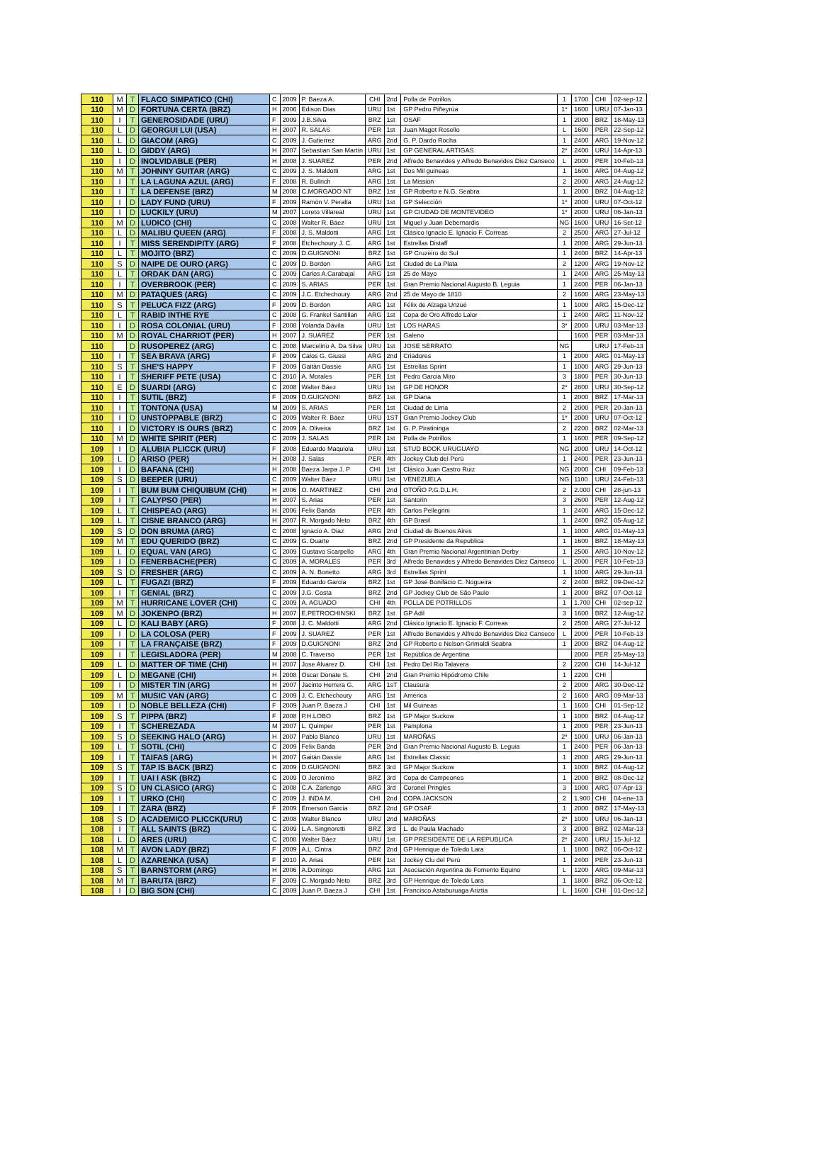| 110 | M | T | FLACO SIMPATICO (CHI) | C | 2009 | P. Baeza A. | CHI | 2nd | Polla de Potrillos | 1 | 1700 | CHI | 02-sep-12 |
| 110 | M | D | FORTUNA CERTA (BRZ) | H | 2006 | Edison Dias | URU | 1st | GP Pedro Piñeyrúa | 1* | 1600 | URU | 07-Jan-13 |
| 110 | I | T | GENEROSIDADE (URU) | F | 2009 | J.B.Silva | BRZ | 1st | OSAF | 1 | 2000 | BRZ | 18-May-13 |
| 110 | L | D | GEORGUI LUI (USA) | H | 2007 | R. SALAS | PER | 1st | Juan Magot Rosello | L | 1600 | PER | 22-Sep-12 |
| 110 | L | D | GIACOM (ARG) | C | 2009 | J. Gutierrez | ARG | 2nd | G. P. Dardo Rocha | 1 | 2400 | ARG | 19-Nov-12 |
| 110 | L | D | GIDDY (ARG) | H | 2007 | Sebastian San Martín | URU | 1st | GP GENERAL ARTIGAS | 2* | 2400 | URU | 14-Apr-13 |
| 110 | I | D | INOLVIDABLE (PER) | H | 2008 | J. SUAREZ | PER | 2nd | Alfredo Benavides y Alfredo Benavides Diez Canseco | L | 2000 | PER | 10-Feb-13 |
| 110 | M | T | JOHNNY GUITAR (ARG) | C | 2009 | J. S. Maldotti | ARG | 1st | Dos Mil guineas | 1 | 1600 | ARG | 04-Aug-12 |
| 110 | I | T | LA LAGUNA AZUL (ARG) | F | 2008 | R. Bullrich | ARG | 1st | La Mission | 2 | 2000 | ARG | 24-Aug-12 |
| 110 | I | T | LA DEFENSE (BRZ) | M | 2008 | C.MORGADO NT | BRZ | 1st | GP Roberto e N.G. Seabra | 1 | 2000 | BRZ | 04-Aug-12 |
| 110 | I | D | LADY FUND (URU) | F | 2009 | Ramón V. Peralta | URU | 1st | GP Selección | 1* | 2000 | URU | 07-Oct-12 |
| 110 | I | D | LUCKILY (URU) | M | 2007 | Loreto Villareal | URU | 1st | GP CIUDAD DE MONTEVIDEO | 1* | 2000 | URU | 06-Jan-13 |
| 110 | M | D | LUDICO (CHI) | C | 2008 | Walter R. Báez | URU | 1st | Miguel y Juan Debernardis | NG | 1600 | URU | 16-Set-12 |
| 110 | L | D | MALIBU QUEEN (ARG) | F | 2008 | J. S. Maldotti | ARG | 1st | Clásico Ignacio E. Ignacio F. Correas | 2 | 2500 | ARG | 27-Jul-12 |
| 110 | I | T | MISS SERENDIPITY (ARG) | F | 2008 | Etchechoury J. C. | ARG | 1st | Estrellas Distaff | 1 | 2000 | ARG | 29-Jun-13 |
| 110 | L | T | MOJITO (BRZ) | C | 2009 | D.GUIGNONI | BRZ | 1st | GP Cruzeiro do Sul | 1 | 2400 | BRZ | 14-Apr-13 |
| 110 | S | D | NAIPE DE OURO (ARG) | C | 2009 | D. Bordon | ARG | 1st | Ciudad de La Plata | 2 | 1200 | ARG | 19-Nov-12 |
| 110 | L | T | ORDAK DAN (ARG) | C | 2009 | Carlos A.Carabajal | ARG | 1st | 25 de Mayo | 1 | 2400 | ARG | 25-May-13 |
| 110 | I | T | OVERBROOK (PER) | C | 2009 | S. ARIAS | PER | 1st | Gran Premio Nacional Augusto B. Leguia | 1 | 2400 | PER | 06-Jan-13 |
| 110 | M | D | PATAQUES (ARG) | C | 2009 | J.C. Etchechoury | ARG | 2nd | 25 de Mayo de 1810 | 2 | 1600 | ARG | 23-May-13 |
| 110 | S | T | PELUCA FIZZ (ARG) | F | 2009 | D. Bordon | ARG | 1st | Félix de Alzaga Unzué | 1 | 1000 | ARG | 15-Dec-12 |
| 110 | L | T | RABID INTHE RYE | C | 2008 | G. Frankel Santillan | ARG | 1st | Copa de Oro Alfredo Lalor | 1 | 2400 | ARG | 11-Nov-12 |
| 110 | I | D | ROSA COLONIAL (URU) | F | 2008 | Yolanda Dávila | URU | 1st | LOS HARAS | 3* | 2000 | URU | 03-Mar-13 |
| 110 | M | D | ROYAL CHARRIOT (PER) | H | 2007 | J. SUAREZ | PER | 1st | Galeno | | 1600 | PER | 03-Mar-13 |
| 110 | | D | RUSOPEREZ (ARG) | C | 2008 | Marcelino A. Da Silva | URU | 1st | JOSE SERRATO | NG | | URU | 17-Feb-13 |
| 110 | I | T | SEA BRAVA (ARG) | F | 2009 | Calos G. Giussi | ARG | 2nd | Criadores | 1 | 2000 | ARG | 01-May-13 |
| 110 | S | T | SHE'S HAPPY | F | 2009 | Gaitán Dassie | ARG | 1st | Estrellas Sprint | 1 | 1000 | ARG | 29-Jun-13 |
| 110 | I | T | SHERIFF PETE (USA) | C | 2010 | A. Morales | PER | 1st | Pedro Garcia Miro | 3 | 1800 | PER | 30-Jun-13 |
| 110 | E | D | SUARDI (ARG) | C | 2008 | Walter Báez | URU | 1st | GP DE HONOR | 2* | 2800 | URU | 30-Sep-12 |
| 110 | I | T | SUTIL (BRZ) | F | 2009 | D.GUIGNONI | BRZ | 1st | GP Diana | 1 | 2000 | BRZ | 17-Mar-13 |
| 110 | I | T | TONTONA (USA) | M | 2009 | S. ARIAS | PER | 1st | Ciudad de Lima | 2 | 2000 | PER | 20-Jan-13 |
| 110 | I | D | UNSTOPPABLE (BRZ) | C | 2009 | Walter R. Báez | URU | 1ST | Gran Premio Jockey Club | 1* | 2000 | URU | 07-Oct-12 |
| 110 | I | D | VICTORY IS OURS (BRZ) | C | 2009 | A. Oliveira | BRZ | 1st | G. P. Piratininga | 2 | 2200 | BRZ | 02-Mar-13 |
| 110 | M | D | WHITE SPIRIT (PER) | C | 2009 | J. SALAS | PER | 1st | Polla de Potrillos | 1 | 1600 | PER | 09-Sep-12 |
| 109 | I | D | ALUBIA PLICCK (URU) | F | 2008 | Eduardo Maquiola | URU | 1st | STUD BOOK URUGUAYO | NG | 2000 | URU | 14-Oct-12 |
| 109 | L | D | ARISO (PER) | H | 2008 | J. Salas | PER | 4th | Jockey Club del Perú | 1 | 2400 | PER | 23-Jun-13 |
| 109 | I | D | BAFANA (CHI) | H | 2008 | Baeza Jarpa J. P | CHI | 1st | Clásico Juan Castro Ruiz | NG | 2000 | CHI | 09-Feb-13 |
| 109 | S | D | BEEPER (URU) | C | 2009 | Walter Báez | URU | 1st | VENEZUELA | NG | 1100 | URU | 24-Feb-13 |
| 109 | I | T | BUM BUM CHIQUIBUM (CHI) | H | 2006 | O. MARTINEZ | CHI | 2nd | OTOÑO P.G.D.L.H. | 2 | 2.000 | CHI | 28-jun-13 |
| 109 | I | T | CALYPSO (PER) | H | 2007 | S. Arias | PER | 1st | Santorin | 3 | 2600 | PER | 12-Aug-12 |
| 109 | L | T | CHISPEAO (ARG) | H | 2006 | Felix Banda | PER | 4th | Carlos Pellegrini | 1 | 2400 | ARG | 15-Dec-12 |
| 109 | L | T | CISNE BRANCO (ARG) | H | 2007 | R. Morgado Neto | BRZ | 4th | GP Brasil | 1 | 2400 | BRZ | 05-Aug-12 |
| 109 | S | D | DON BRUMA (ARG) | C | 2008 | Ignacio A. Diaz | ARG | 2nd | Ciudad de Buenos Aires | 1 | 1000 | ARG | 01-May-13 |
| 109 | M | T | EDU QUERIDO (BRZ) | C | 2009 | G. Duarte | BRZ | 2nd | GP Presidente da Republica | 1 | 1600 | BRZ | 18-May-13 |
| 109 | L | D | EQUAL VAN (ARG) | C | 2009 | Gustavo Scarpello | ARG | 4th | Gran Premio Nacional Argentinian Derby | 1 | 2500 | ARG | 10-Nov-12 |
| 109 | I | D | FENERBACHE(PER) | C | 2009 | A. MORALES | PER | 3rd | Alfredo Benavides y Alfredo Benavides Diez Canseco | L | 2000 | PER | 10-Feb-13 |
| 109 | S | D | FRESHER (ARG) | C | 2009 | A. N. Bonetto | ARG | 3rd | Estrellas Sprint | 1 | 1000 | ARG | 29-Jun-13 |
| 109 | L | T | FUGAZI (BRZ) | F | 2009 | Eduardo Garcia | BRZ | 1st | GP José Bonifácio C. Nogueira | 2 | 2400 | BRZ | 09-Dec-12 |
| 109 | I | T | GENIAL (BRZ) | C | 2009 | J.G. Costa | BRZ | 2nd | GP Jockey Club de São Paulo | 1 | 2000 | BRZ | 07-Oct-12 |
| 109 | M | T | HURRICANE LOVER (CHI) | C | 2009 | A. AGUADO | CHI | 4th | POLLA DE POTRILLOS | 1 | 1.700 | CHI | 02-sep-12 |
| 109 | M | D | JOKENPO (BRZ) | H | 2007 | E.PETROCHINSKI | BRZ | 1st | GP Adil | 3 | 1600 | BRZ | 12-Aug-12 |
| 109 | L | D | KALI BABY (ARG) | F | 2008 | J. C. Maldotti | ARG | 2nd | Clásico Ignacio E. Ignacio F. Correas | 2 | 2500 | ARG | 27-Jul-12 |
| 109 | I | D | LA COLOSA (PER) | F | 2009 | J. SUAREZ | PER | 1st | Alfredo Benavides y Alfredo Benavides Diez Canseco | L | 2000 | PER | 10-Feb-13 |
| 109 | I | T | LA FRANÇAISE (BRZ) | F | 2009 | D.GUIGNONI | BRZ | 2nd | GP Roberto e Nelson Grimaldi Seabra | 1 | 2000 | BRZ | 04-Aug-12 |
| 109 | I | T | LEGISLADORA (PER) | M | 2008 | C. Traverso | PER | 1st | República de Argentina | | 2000 | PER | 25-May-13 |
| 109 | L | D | MATTER OF TIME (CHI) | H | 2007 | Jose Alvarez D. | CHI | 1st | Pedro Del Rio Talavera | 2 | 2200 | CHI | 14-Jul-12 |
| 109 | L | D | MEGANE (CHI) | H | 2008 | Oscar Donate S. | CHI | 2nd | Gran Premio Hipódromo Chile | 1 | 2200 | CHI | |
| 109 | I | D | MISTER TIN (ARG) | H | 2007 | Jacinto Herrera G. | ARG | 1sT | Clausura | 2 | 2000 | ARG | 30-Dec-12 |
| 109 | M | T | MUSIC VAN (ARG) | C | 2009 | J. C. Etchechoury | ARG | 1st | América | 2 | 1600 | ARG | 09-Mar-13 |
| 109 | I | D | NOBLE BELLEZA (CHI) | F | 2009 | Juan P. Baeza J | CHI | 1st | Mil Guineas | 1 | 1600 | CHI | 01-Sep-12 |
| 109 | S | T | PIPPA (BRZ) | F | 2008 | P.H.LOBO | BRZ | 1st | GP Major Suckow | 1 | 1000 | BRZ | 04-Aug-12 |
| 109 | I | T | SCHEREZADA | M | 2007 | L. Quimper | PER | 1st | Pamplona | 1 | 2000 | PER | 23-Jun-13 |
| 109 | S | D | SEEKING HALO (ARG) | H | 2007 | Pablo Blanco | URU | 1st | MAROÑAS | 2* | 1000 | URU | 06-Jan-13 |
| 109 | L | T | SOTIL (CHI) | C | 2009 | Felix Banda | PER | 2nd | Gran Premio Nacional Augusto B. Leguia | 1 | 2400 | PER | 06-Jan-13 |
| 109 | I | T | TAIFAS (ARG) | H | 2007 | Gaitán Dassie | ARG | 1st | Estrellas Classic | 1 | 2000 | ARG | 29-Jun-13 |
| 109 | S | T | TAP IS BACK (BRZ) | C | 2009 | D.GUIGNONI | BRZ | 3rd | GP Major Suckow | 1 | 1000 | BRZ | 04-Aug-12 |
| 109 | I | T | UAI I ASK (BRZ) | C | 2009 | O Jeronimo | BRZ | 3rd | Copa de Campeones | 1 | 2000 | BRZ | 08-Dec-12 |
| 109 | S | D | UN CLASICO (ARG) | C | 2008 | C.A. Zarlengo | ARG | 3rd | Coronel Pringles | 3 | 1000 | ARG | 07-Apr-13 |
| 109 | I | T | URKO (CHI) | C | 2009 | J. INDA M. | CHI | 2nd | COPA JACKSON | 2 | 1.900 | CHI | 04-ene-13 |
| 109 | I | T | ZARA (BRZ) | F | 2009 | Emerson Garcia | BRZ | 2nd | GP OSAF | 1 | 2000 | BRZ | 17-May-13 |
| 108 | S | D | ACADEMICO PLICCK(URU) | C | 2008 | Walter Blanco | URU | 2nd | MAROÑAS | 2* | 1000 | URU | 06-Jan-13 |
| 108 | I | T | ALL SAINTS (BRZ) | C | 2009 | L.A. Singnoretti | BRZ | 3rd | L. de Paula Machado | 3 | 2000 | BRZ | 02-Mar-13 |
| 108 | L | D | ARES (URU) | C | 2008 | Walter Báez | URU | 1st | GP PRESIDENTE DE LA REPUBLICA | 2* | 2400 | URU | 15-Jul-12 |
| 108 | M | T | AVON LADY (BRZ) | F | 2009 | A.L. Cintra | BRZ | 2nd | GP Henrique de Toledo Lara | 1 | 1800 | BRZ | 06-Oct-12 |
| 108 | L | D | AZARENKA (USA) | F | 2010 | A. Arias | PER | 1st | Jockey Clu del Perú | 1 | 2400 | PER | 23-Jun-13 |
| 108 | S | T | BARNSTORM (ARG) | H | 2006 | A.Domingo | ARG | 1st | Asociación Argentina de Fomento Equino | L | 1200 | ARG | 09-Mar-13 |
| 108 | M | T | BARUTA (BRZ) | F | 2009 | C. Morgado Neto | BRZ | 3rd | GP Henrique de Toledo Lara | 1 | 1800 | BRZ | 06-Oct-12 |
| 108 | I | D | BIG SON (CHI) | C | 2009 | Juan P. Baeza J | CHI | 1st | Francisco Astaburuaga Ariztia | L | 1600 | CHI | 01-Dec-12 |